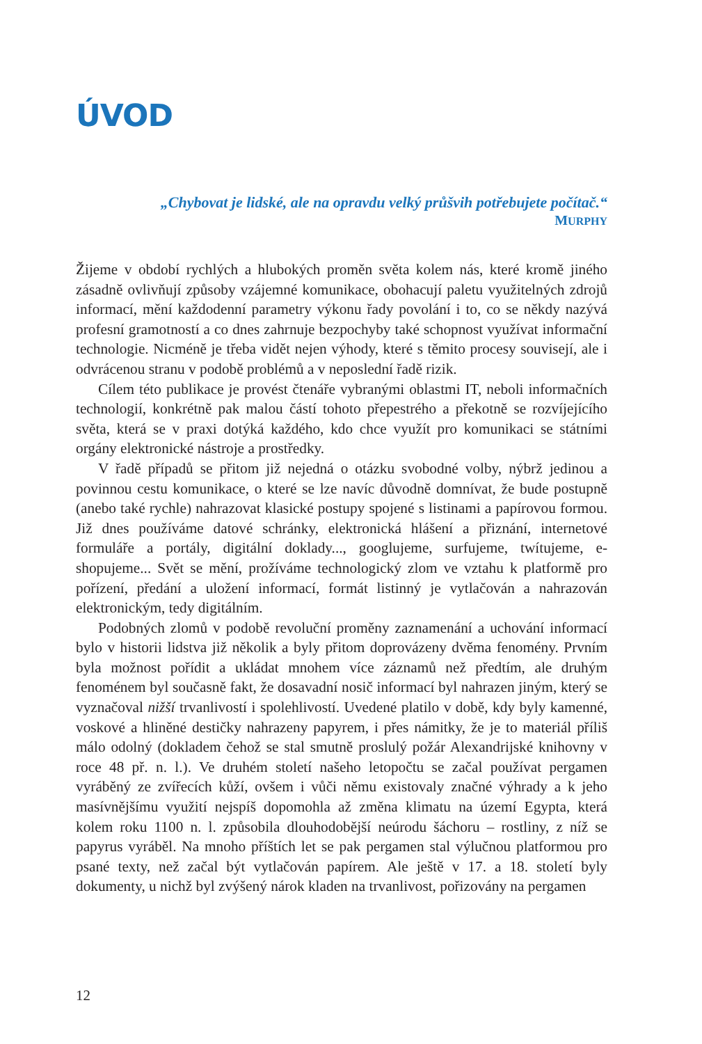ÚVOD
„Chybovat je lidské, ale na opravdu velký průšvih potřebujete počítač.“
MURPHY
Žijeme v období rychlých a hlubokých proměn světa kolem nás, které kromě jiného zásadně ovlivňují způsoby vzájemné komunikace, obohacují paletu využitelných zdrojů informací, mění každodenní parametry výkonu řady povolání i to, co se někdy nazývá profesní gramotností a co dnes zahrnuje bezpochyby také schopnost využívat informační technologie. Nicméně je třeba vidět nejen výhody, které s těmito procesy souvisejí, ale i odvrácenou stranu v podobě problémů a v neposlední řadě rizik.
Cílem této publikace je provést čtenáře vybranými oblastmi IT, neboli informačních technologií, konkrétně pak malou částí tohoto přepestrého a překotně se rozvíjejícího světa, která se v praxi dotýká každého, kdo chce využít pro komunikaci se státními orgány elektronické nástroje a prostředky.
V řadě případů se přitom již nejedná o otázku svobodné volby, nýbrž jedinou a povinnou cestu komunikace, o které se lze navíc důvodně domnívat, že bude postupně (anebo také rychle) nahrazovat klasické postupy spojené s listinami a papírovou formou. Již dnes používáme datové schránky, elektronická hlášení a přiznání, internetové formuláře a portály, digitální doklady..., googlujeme, surfujeme, twítujeme, e-shopujeme... Svět se mění, prožíváme technologický zlom ve vztahu k platformě pro pořízení, předání a uložení informací, formát listinný je vytlačován a nahrazován elektronickým, tedy digitálním.
Podobných zlomů v podobě revoluční proměny zaznamenání a uchování informací bylo v historii lidstva již několik a byly přitom doprovázeny dvěma fenomény. Prvním byla možnost pořídit a ukládat mnohem více záznamů než předtím, ale druhým fenoménem byl současně fakt, že dosavadní nosič informací byl nahrazen jiným, který se vyznačoval nižší trvanlivostí i spolehlivostí. Uvedené platilo v době, kdy byly kamenné, voskové a hliněné destičky nahrazeny papyrem, i přes námitky, že je to materiál příliš málo odolný (dokladem čehož se stal smutně proslulý požár Alexandrijské knihovny v roce 48 př. n. l.). Ve druhém století našeho letopočtu se začal používat pergamen vyráběný ze zvířecích kůží, ovšem i vůči němu existovaly značné výhrady a k jeho masívnějšímu využití nejspíš dopomohla až změna klimatu na území Egypta, která kolem roku 1100 n. l. způsobila dlouhodobější neúrodu šáchoru – rostliny, z níž se papyrus vyráběl. Na mnoho příštích let se pak pergamen stal výlučnou platformou pro psané texty, než začal být vytlačován papírem. Ale ještě v 17. a 18. století byly dokumenty, u nichž byl zvýšený nárok kladen na trvanlivost, pořizovány na pergamen
12